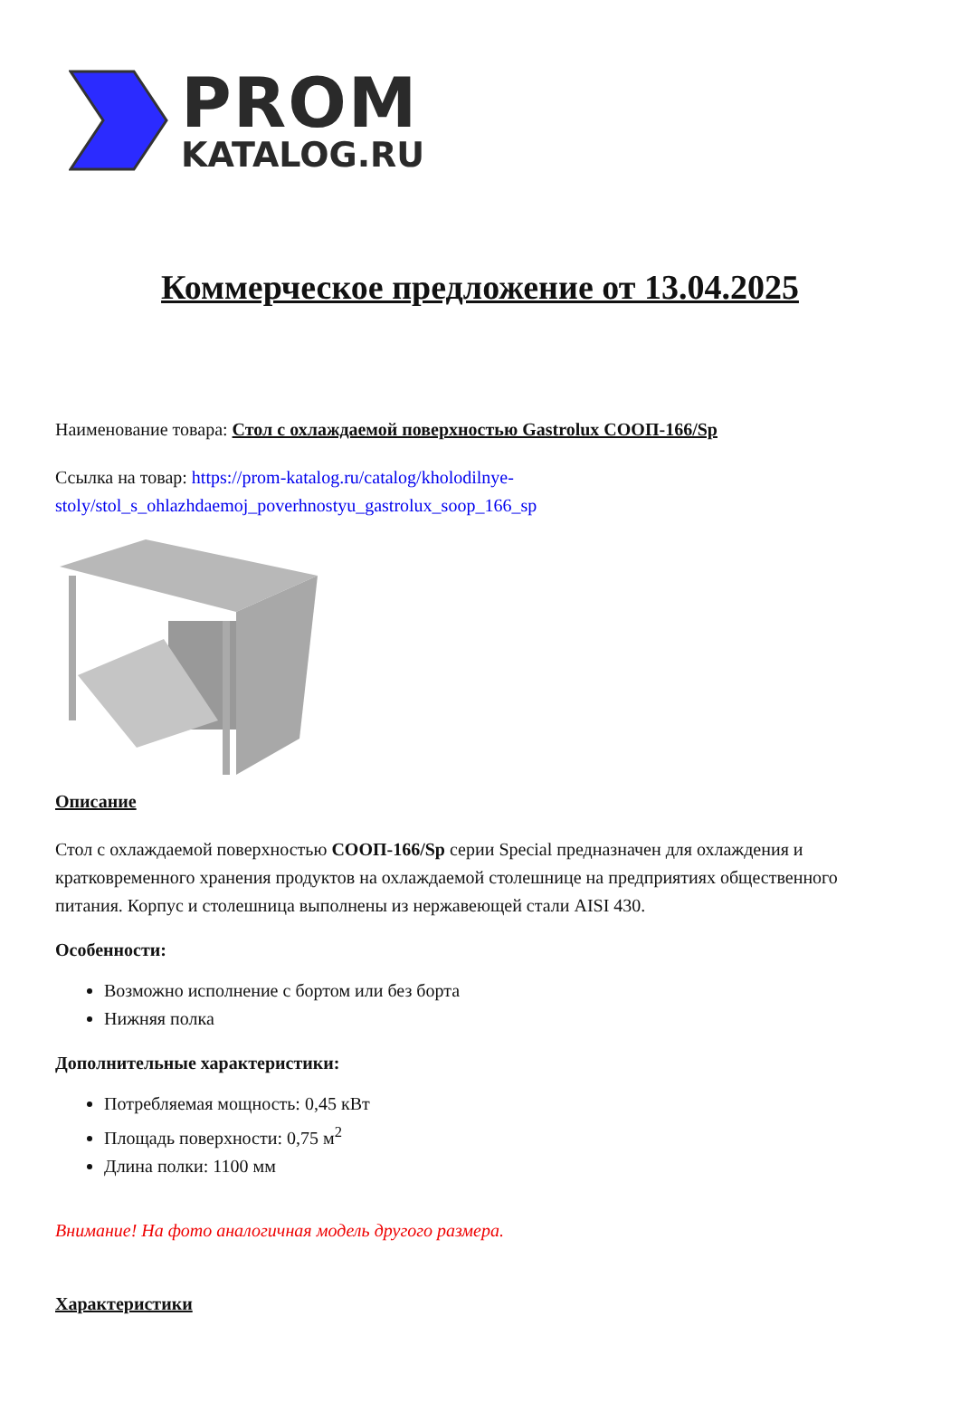PROM
KATALOG.RU
Коммерческое предложение от 13.04.2025
Наименование товара: Стол с охлаждаемой поверхностью Gastrolux СООП-166/Sp
Ссылка на товар: https://prom-katalog.ru/catalog/kholodilnye-
stoly/stol_s_ohlazhdaemoj_poverhnostyu_gastrolux_soop_166_sp
Описание
Стол с охлаждаемой поверхностью СООП-166/Sp серии Special предназначен для охлаждения и кратковременного хранения продуктов на охлаждаемой столешнице на предприятиях общественного питания. Корпус и столешница выполнены из нержавеющей стали AISI 430.
Особенности:
Возможно исполнение с бортом или без борта
Нижняя полка
Дополнительные характеристики:
Потребляемая мощность: 0,45 кВт
Площадь поверхности: 0,75 м<sup>2</sup>
Длина полки: 1100 мм
Внимание! На фото аналогичная модель другого размера.
Характеристики